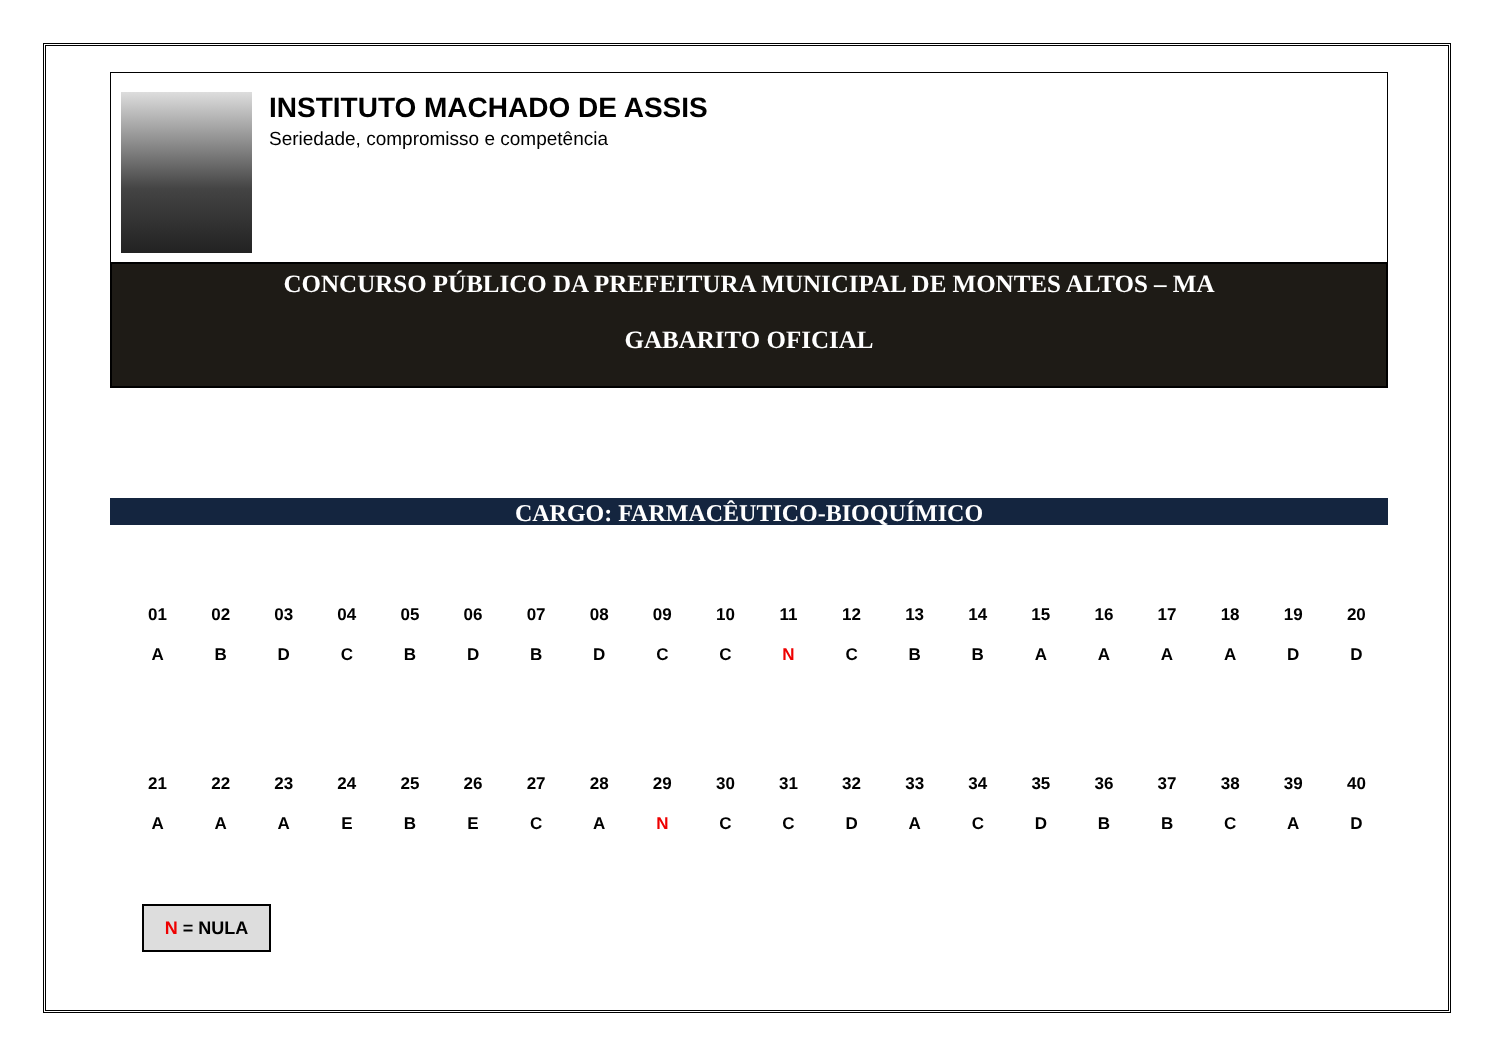INSTITUTO MACHADO DE ASSIS
Seriedade, compromisso e competência
CONCURSO PÚBLICO DA PREFEITURA MUNICIPAL DE MONTES ALTOS – MA
GABARITO OFICIAL
CARGO: FARMACÊUTICO-BIOQUÍMICO
| 01 | 02 | 03 | 04 | 05 | 06 | 07 | 08 | 09 | 10 | 11 | 12 | 13 | 14 | 15 | 16 | 17 | 18 | 19 | 20 |
| --- | --- | --- | --- | --- | --- | --- | --- | --- | --- | --- | --- | --- | --- | --- | --- | --- | --- | --- | --- |
| A | B | D | C | B | D | B | D | C | C | N | C | B | B | A | A | A | A | D | D |
| 21 | 22 | 23 | 24 | 25 | 26 | 27 | 28 | 29 | 30 | 31 | 32 | 33 | 34 | 35 | 36 | 37 | 38 | 39 | 40 |
| --- | --- | --- | --- | --- | --- | --- | --- | --- | --- | --- | --- | --- | --- | --- | --- | --- | --- | --- | --- |
| A | A | A | E | B | E | C | A | N | C | C | D | A | C | D | B | B | C | A | D |
N = NULA